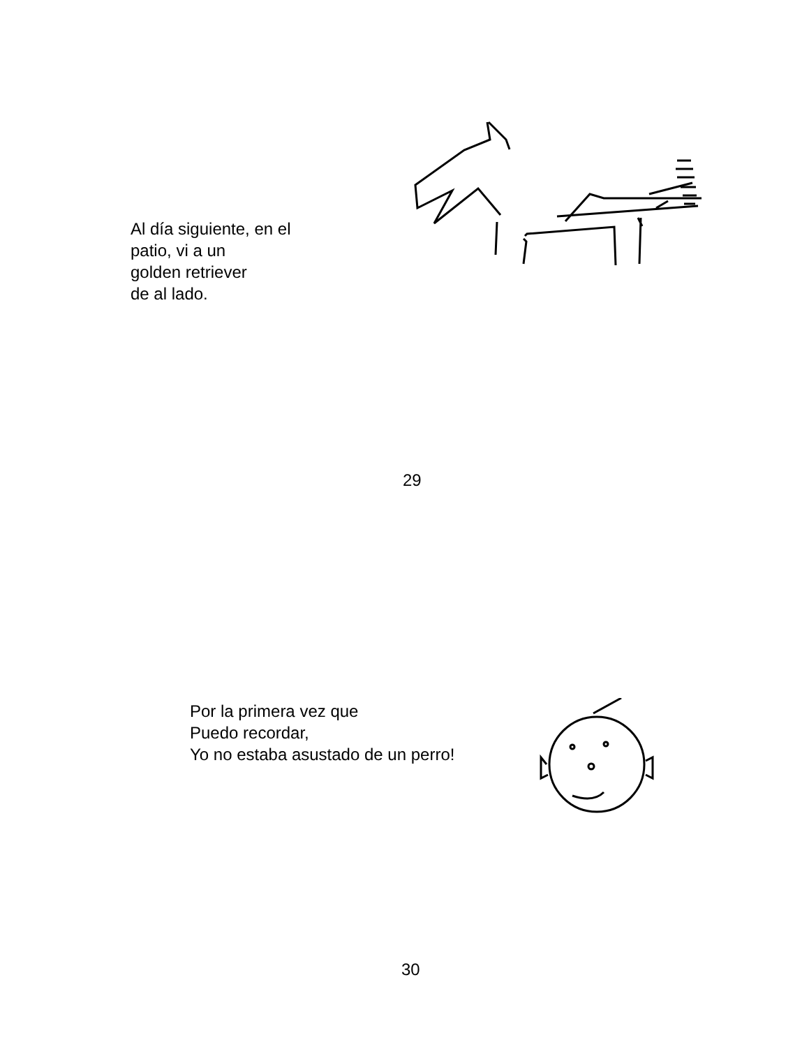Al día siguiente, en el
patio, vi a un
golden retriever
de al lado.
29
Por la primera vez que
Puedo recordar,
Yo no estaba asustado de un perro!
30